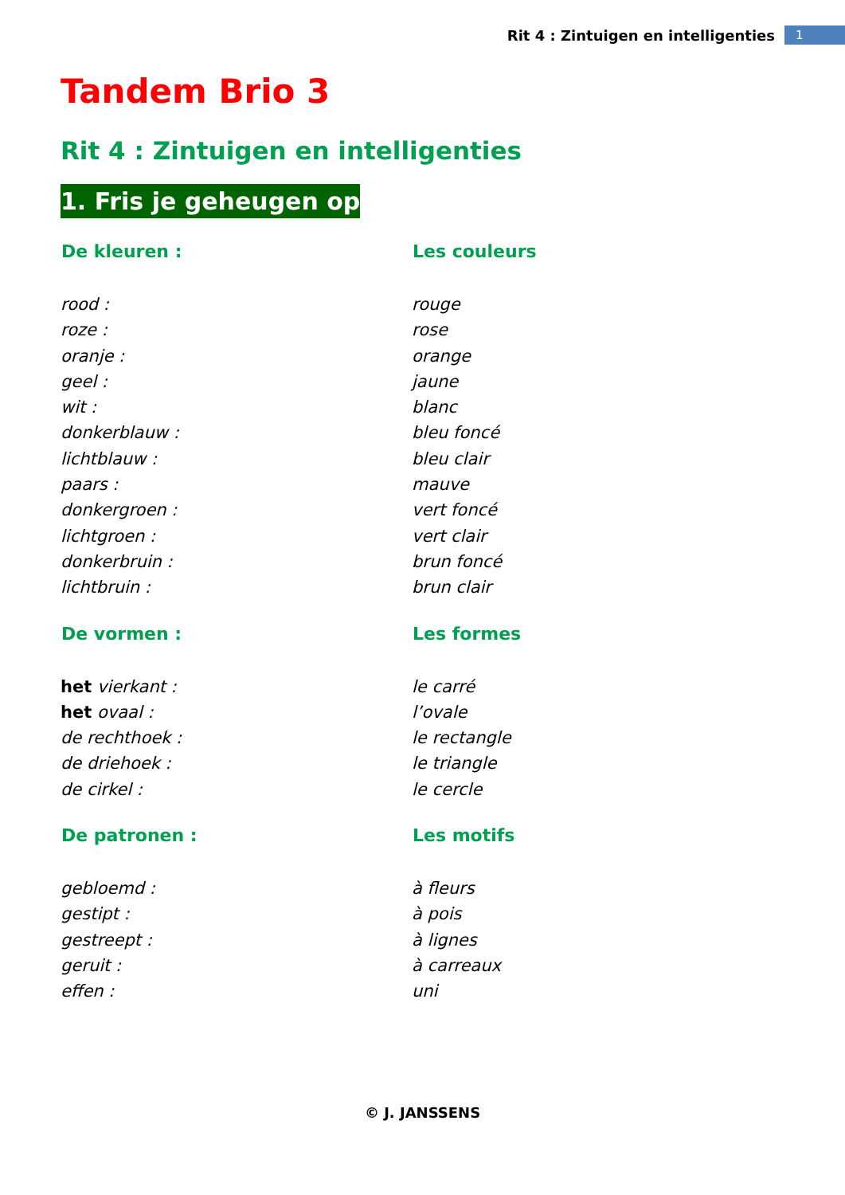Rit 4 : Zintuigen en intelligenties 1
Tandem Brio 3
Rit 4 : Zintuigen en intelligenties
1. Fris je geheugen op
| De kleuren : | Les couleurs |
| --- | --- |
| rood : | rouge |
| roze : | rose |
| oranje : | orange |
| geel : | jaune |
| wit : | blanc |
| donkerblauw : | bleu foncé |
| lichtblauw : | bleu clair |
| paars : | mauve |
| donkergroen : | vert foncé |
| lichtgroen : | vert clair |
| donkerbruin : | brun foncé |
| lichtbruin : | brun clair |
| De vormen : | Les formes |
| --- | --- |
| het vierkant : | le carré |
| het ovaal : | l’ovale |
| de rechthoek : | le rectangle |
| de driehoek : | le triangle |
| de cirkel : | le cercle |
| De patronen : | Les motifs |
| --- | --- |
| gebloemd : | à fleurs |
| gestipt : | à pois |
| gestreept : | à lignes |
| geruit : | à carreaux |
| effen : | uni |
© J. JANSSENS